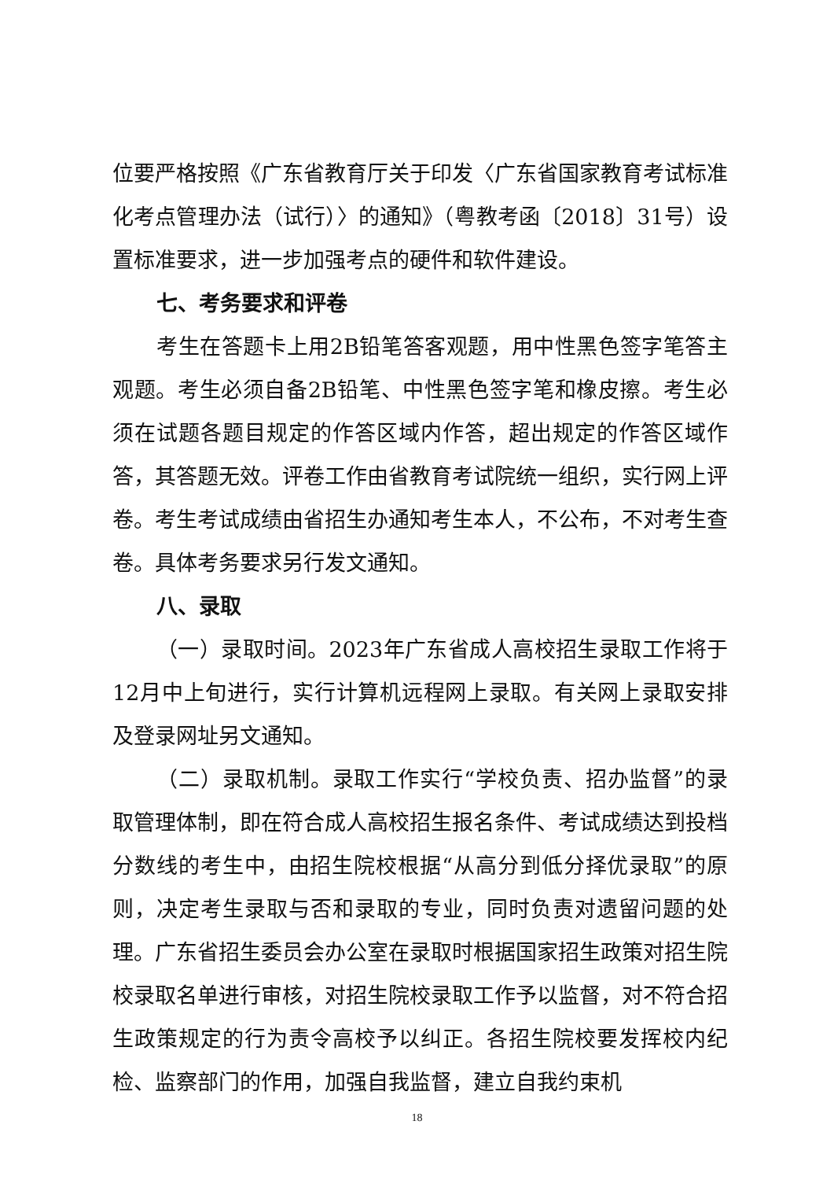位要严格按照《广东省教育厅关于印发〈广东省国家教育考试标准化考点管理办法（试行）〉的通知》（粤教考函〔2018〕31号）设置标准要求，进一步加强考点的硬件和软件建设。
七、考务要求和评卷
考生在答题卡上用2B铅笔答客观题，用中性黑色签字笔答主观题。考生必须自备2B铅笔、中性黑色签字笔和橡皮擦。考生必须在试题各题目规定的作答区域内作答，超出规定的作答区域作答，其答题无效。评卷工作由省教育考试院统一组织，实行网上评卷。考生考试成绩由省招生办通知考生本人，不公布，不对考生查卷。具体考务要求另行发文通知。
八、录取
（一）录取时间。2023年广东省成人高校招生录取工作将于12月中上旬进行，实行计算机远程网上录取。有关网上录取安排及登录网址另文通知。
（二）录取机制。录取工作实行“学校负责、招办监督”的录取管理体制，即在符合成人高校招生报名条件、考试成绩达到投档分数线的考生中，由招生院校根据“从高分到低分择优录取”的原则，决定考生录取与否和录取的专业，同时负责对遗留问题的处理。广东省招生委员会办公室在录取时根据国家招生政策对招生院校录取名单进行审核，对招生院校录取工作予以监督，对不符合招生政策规定的行为责令高校予以纠正。各招生院校要发挥校内纪检、监察部门的作用，加强自我监督，建立自我约束机
18